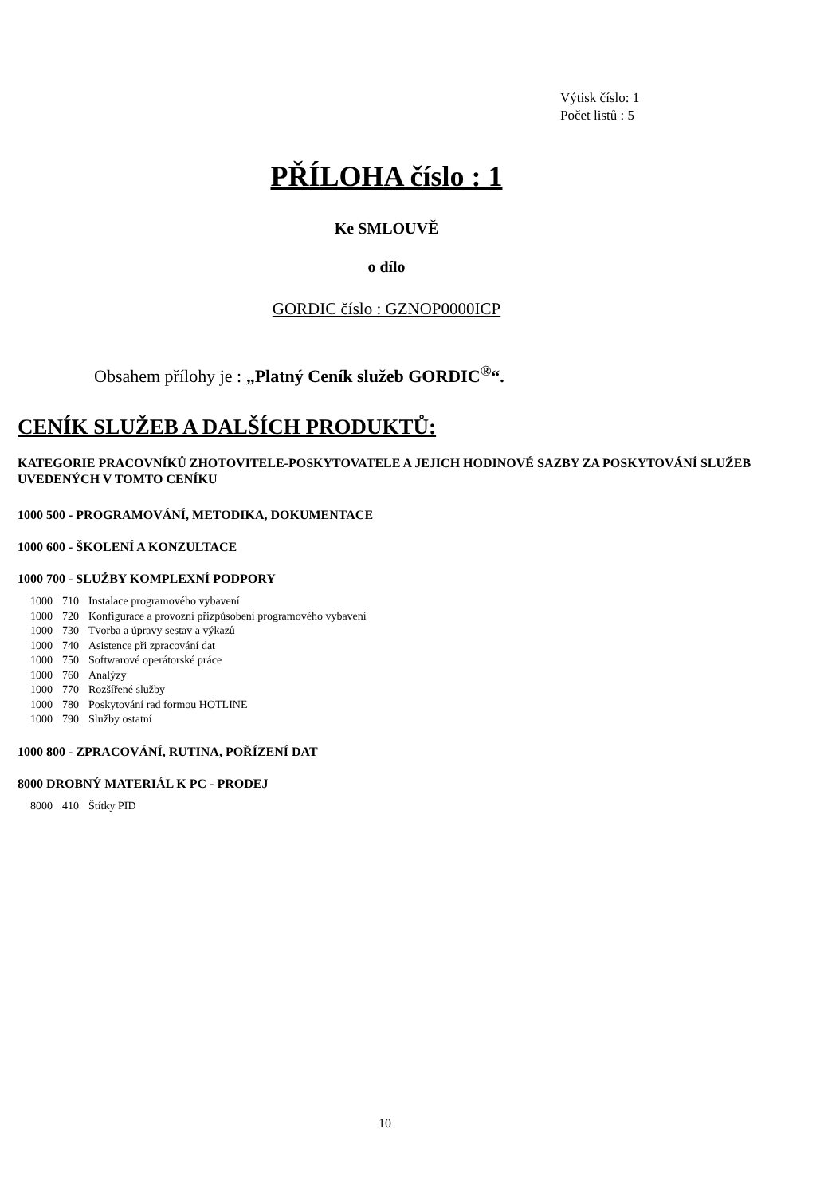Výtisk číslo: 1
Počet listů : 5
PŘÍLOHA číslo : 1
Ke SMLOUVĚ
o dílo
GORDIC číslo : GZNOP0000ICP
Obsahem přílohy je : „Platný Ceník služeb GORDIC<sup>®</sup>“.
CENÍK SLUŽEB A DALŠÍCH PRODUKTŮ:
KATEGORIE PRACOVNÍKŮ ZHOTOVITELE-POSKYTOVATELE A JEJICH HODINOVÉ SAZBY ZA POSKYTOVÁNÍ SLUŽEB UVEDENÝCH V TOMTO CENÍKU
1000 500 - PROGRAMOVÁNÍ, METODIKA, DOKUMENTACE
1000 600 - ŠKOLENÍ A KONZULTACE
1000 700 - SLUŽBY KOMPLEXNÍ PODPORY
| 1000 | 710 | Instalace programového vybavení |
| 1000 | 720 | Konfigurace a provozní přizpůsobení programového vybavení |
| 1000 | 730 | Tvorba a úpravy sestav a výkazů |
| 1000 | 740 | Asistence při zpracování dat |
| 1000 | 750 | Softwarové operátorské práce |
| 1000 | 760 | Analýzy |
| 1000 | 770 | Rozšířené služby |
| 1000 | 780 | Poskytování rad formou HOTLINE |
| 1000 | 790 | Služby ostatní |
1000 800 - ZPRACOVÁNÍ, RUTINA, POŘÍZENÍ DAT
8000 DROBNÝ MATERIÁL K PC - PRODEJ
| 8000 | 410 | Štítky PID |
10